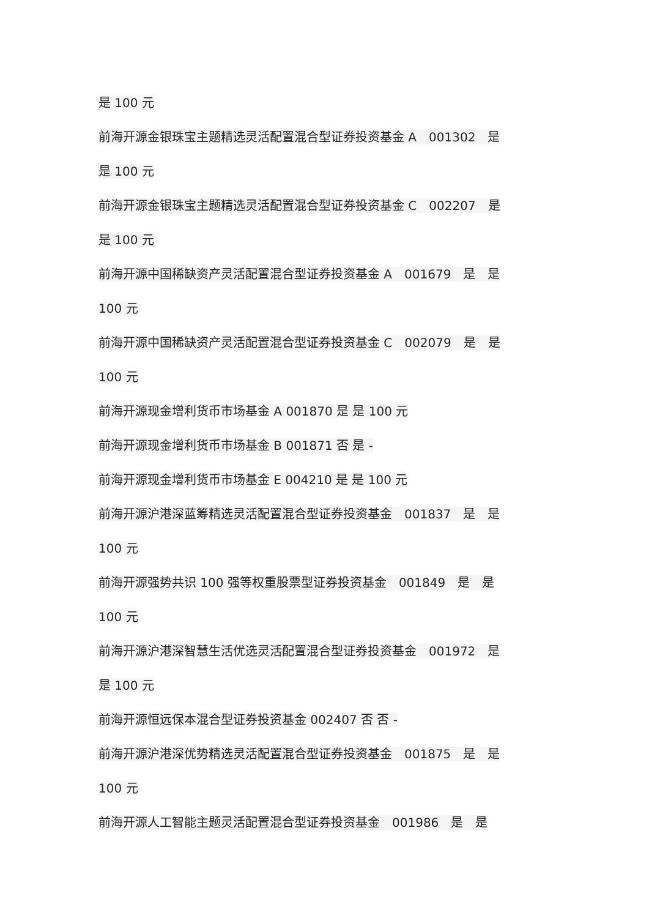是 100 元
前海开源金银珠宝主题精选灵活配置混合型证券投资基金 A　001302　是
是 100 元
前海开源金银珠宝主题精选灵活配置混合型证券投资基金 C　002207　是
是 100 元
前海开源中国稀缺资产灵活配置混合型证券投资基金 A　001679　是　是
100 元
前海开源中国稀缺资产灵活配置混合型证券投资基金 C　002079　是　是
100 元
前海开源现金增利货币市场基金 A 001870 是 是 100 元
前海开源现金增利货币市场基金 B 001871 否 是 -
前海开源现金增利货币市场基金 E 004210 是 是 100 元
前海开源沪港深蓝筹精选灵活配置混合型证券投资基金　001837　是　是
100 元
前海开源强势共识 100 强等权重股票型证券投资基金　001849　是　是
100 元
前海开源沪港深智慧生活优选灵活配置混合型证券投资基金　001972　是
是 100 元
前海开源恒远保本混合型证券投资基金 002407 否 否 -
前海开源沪港深优势精选灵活配置混合型证券投资基金　001875　是　是
100 元
前海开源人工智能主题灵活配置混合型证券投资基金　001986　是　是